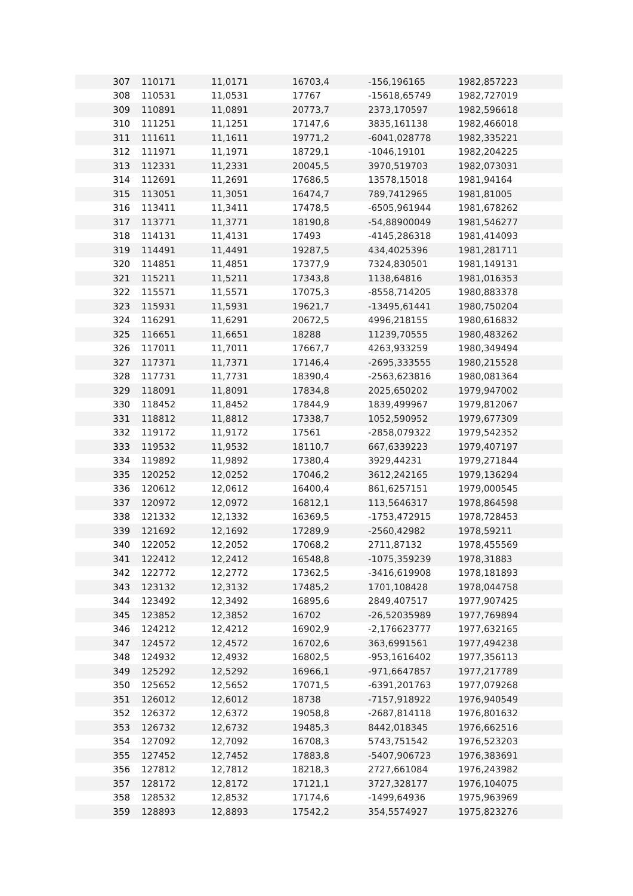| 307 | 110171 | 11,0171 | 16703,4 | -156,196165 | 1982,857223 |
| 308 | 110531 | 11,0531 | 17767 | -15618,65749 | 1982,727019 |
| 309 | 110891 | 11,0891 | 20773,7 | 2373,170597 | 1982,596618 |
| 310 | 111251 | 11,1251 | 17147,6 | 3835,161138 | 1982,466018 |
| 311 | 111611 | 11,1611 | 19771,2 | -6041,028778 | 1982,335221 |
| 312 | 111971 | 11,1971 | 18729,1 | -1046,19101 | 1982,204225 |
| 313 | 112331 | 11,2331 | 20045,5 | 3970,519703 | 1982,073031 |
| 314 | 112691 | 11,2691 | 17686,5 | 13578,15018 | 1981,94164 |
| 315 | 113051 | 11,3051 | 16474,7 | 789,7412965 | 1981,81005 |
| 316 | 113411 | 11,3411 | 17478,5 | -6505,961944 | 1981,678262 |
| 317 | 113771 | 11,3771 | 18190,8 | -54,88900049 | 1981,546277 |
| 318 | 114131 | 11,4131 | 17493 | -4145,286318 | 1981,414093 |
| 319 | 114491 | 11,4491 | 19287,5 | 434,4025396 | 1981,281711 |
| 320 | 114851 | 11,4851 | 17377,9 | 7324,830501 | 1981,149131 |
| 321 | 115211 | 11,5211 | 17343,8 | 1138,64816 | 1981,016353 |
| 322 | 115571 | 11,5571 | 17075,3 | -8558,714205 | 1980,883378 |
| 323 | 115931 | 11,5931 | 19621,7 | -13495,61441 | 1980,750204 |
| 324 | 116291 | 11,6291 | 20672,5 | 4996,218155 | 1980,616832 |
| 325 | 116651 | 11,6651 | 18288 | 11239,70555 | 1980,483262 |
| 326 | 117011 | 11,7011 | 17667,7 | 4263,933259 | 1980,349494 |
| 327 | 117371 | 11,7371 | 17146,4 | -2695,333555 | 1980,215528 |
| 328 | 117731 | 11,7731 | 18390,4 | -2563,623816 | 1980,081364 |
| 329 | 118091 | 11,8091 | 17834,8 | 2025,650202 | 1979,947002 |
| 330 | 118452 | 11,8452 | 17844,9 | 1839,499967 | 1979,812067 |
| 331 | 118812 | 11,8812 | 17338,7 | 1052,590952 | 1979,677309 |
| 332 | 119172 | 11,9172 | 17561 | -2858,079322 | 1979,542352 |
| 333 | 119532 | 11,9532 | 18110,7 | 667,6339223 | 1979,407197 |
| 334 | 119892 | 11,9892 | 17380,4 | 3929,44231 | 1979,271844 |
| 335 | 120252 | 12,0252 | 17046,2 | 3612,242165 | 1979,136294 |
| 336 | 120612 | 12,0612 | 16400,4 | 861,6257151 | 1979,000545 |
| 337 | 120972 | 12,0972 | 16812,1 | 113,5646317 | 1978,864598 |
| 338 | 121332 | 12,1332 | 16369,5 | -1753,472915 | 1978,728453 |
| 339 | 121692 | 12,1692 | 17289,9 | -2560,42982 | 1978,59211 |
| 340 | 122052 | 12,2052 | 17068,2 | 2711,87132 | 1978,455569 |
| 341 | 122412 | 12,2412 | 16548,8 | -1075,359239 | 1978,31883 |
| 342 | 122772 | 12,2772 | 17362,5 | -3416,619908 | 1978,181893 |
| 343 | 123132 | 12,3132 | 17485,2 | 1701,108428 | 1978,044758 |
| 344 | 123492 | 12,3492 | 16895,6 | 2849,407517 | 1977,907425 |
| 345 | 123852 | 12,3852 | 16702 | -26,52035989 | 1977,769894 |
| 346 | 124212 | 12,4212 | 16902,9 | -2,176623777 | 1977,632165 |
| 347 | 124572 | 12,4572 | 16702,6 | 363,6991561 | 1977,494238 |
| 348 | 124932 | 12,4932 | 16802,5 | -953,1616402 | 1977,356113 |
| 349 | 125292 | 12,5292 | 16966,1 | -971,6647857 | 1977,217789 |
| 350 | 125652 | 12,5652 | 17071,5 | -6391,201763 | 1977,079268 |
| 351 | 126012 | 12,6012 | 18738 | -7157,918922 | 1976,940549 |
| 352 | 126372 | 12,6372 | 19058,8 | -2687,814118 | 1976,801632 |
| 353 | 126732 | 12,6732 | 19485,3 | 8442,018345 | 1976,662516 |
| 354 | 127092 | 12,7092 | 16708,3 | 5743,751542 | 1976,523203 |
| 355 | 127452 | 12,7452 | 17883,8 | -5407,906723 | 1976,383691 |
| 356 | 127812 | 12,7812 | 18218,3 | 2727,661084 | 1976,243982 |
| 357 | 128172 | 12,8172 | 17121,1 | 3727,328177 | 1976,104075 |
| 358 | 128532 | 12,8532 | 17174,6 | -1499,64936 | 1975,963969 |
| 359 | 128893 | 12,8893 | 17542,2 | 354,5574927 | 1975,823276 |